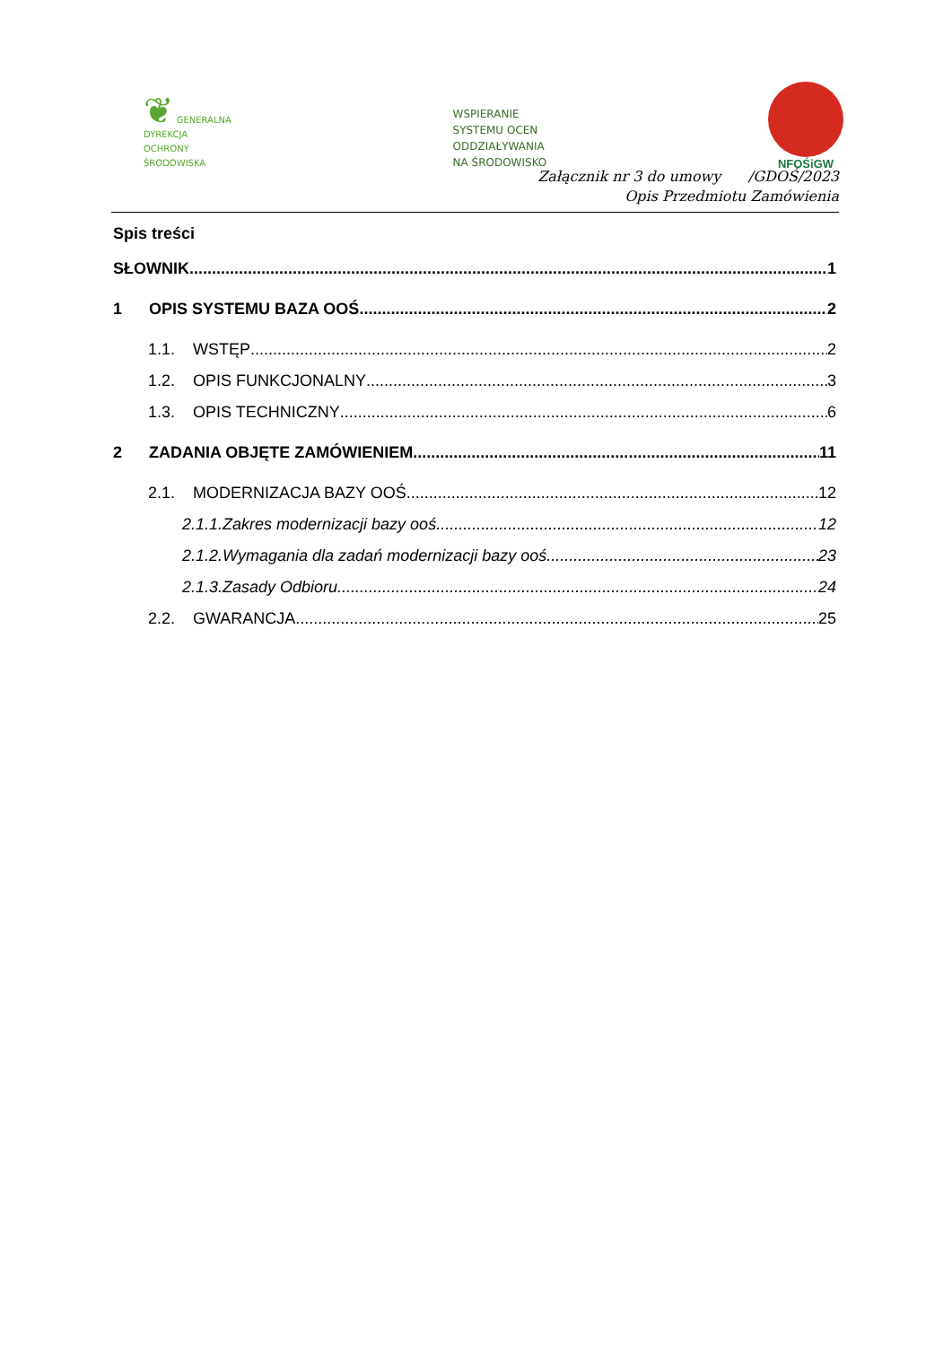❦ GENERALNA
DYREKCJA
OCHRONY
ŚRODOWISKA
WSPIERANIE
SYSTEMU OCEN
ODDZIAŁYWANIA
NA ŚRODOWISKO
NFOŚiGW
Załącznik nr 3 do umowy /GDOŚ/2023
Opis Przedmiotu Zamówienia
Spis treści
SŁOWNIK 1
1 OPIS SYSTEMU BAZA OOŚ 2
1.1. WSTĘP 2
1.2. OPIS FUNKCJONALNY 3
1.3. OPIS TECHNICZNY 6
2 ZADANIA OBJĘTE ZAMÓWIENIEM 11
2.1. MODERNIZACJA BAZY OOŚ 12
2.1.1.Zakres modernizacji bazy ooś 12
2.1.2.Wymagania dla zadań modernizacji bazy ooś 23
2.1.3.Zasady Odbioru 24
2.2. GWARANCJA 25